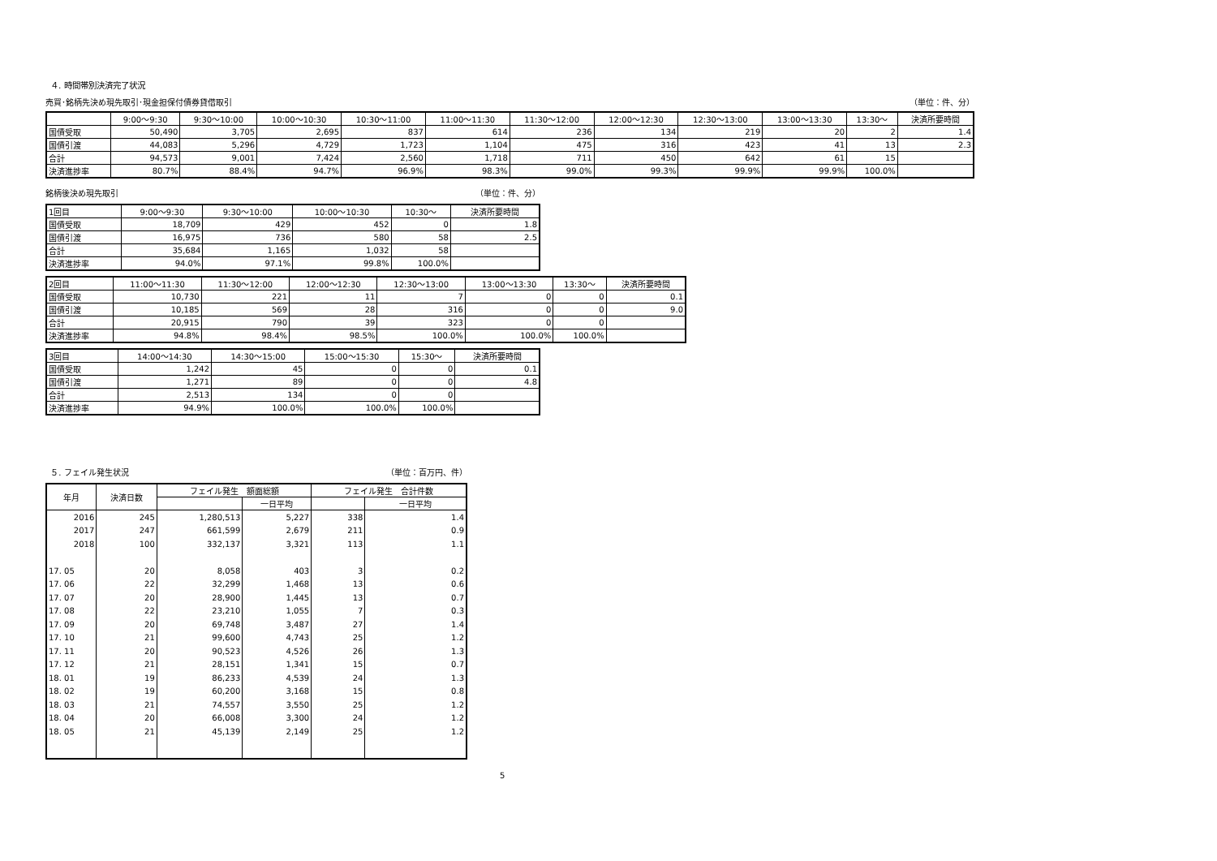４. 時間帯別決済完了状況
売買･銘柄先決め現先取引･現金担保付債券貸借取引
（単位：件、分）
| | 9:00～9:30 | 9:30～10:00 | 10:00～10:30 | 10:30～11:00 | 11:00～11:30 | 11:30～12:00 | 12:00～12:30 | 12:30～13:00 | 13:00～13:30 | 13:30～ | 決済所要時間 |
| --- | --- | --- | --- | --- | --- | --- | --- | --- | --- | --- | --- |
| 国債受取 | 50,490 | 3,705 | 2,695 | 837 | 614 | 236 | 134 | 219 | 20 | 2 | 1.4 |
| 国債引渡 | 44,083 | 5,296 | 4,729 | 1,723 | 1,104 | 475 | 316 | 423 | 41 | 13 | 2.3 |
| 合計 | 94,573 | 9,001 | 7,424 | 2,560 | 1,718 | 711 | 450 | 642 | 61 | 15 | |
| 決済進捗率 | 80.7% | 88.4% | 94.7% | 96.9% | 98.3% | 99.0% | 99.3% | 99.9% | 99.9% | 100.0% | |
銘柄後決め現先取引 （単位：件、分）
| 1回目 | 9:00～9:30 | 9:30～10:00 | 10:00～10:30 | 10:30～ | 決済所要時間 |
| --- | --- | --- | --- | --- | --- |
| 国債受取 | 18,709 | 429 | 452 | 0 | 1.8 |
| 国債引渡 | 16,975 | 736 | 580 | 58 | 2.5 |
| 合計 | 35,684 | 1,165 | 1,032 | 58 | |
| 決済進捗率 | 94.0% | 97.1% | 99.8% | 100.0% | |
| 2回目 | 11:00～11:30 | 11:30～12:00 | 12:00～12:30 | 12:30～13:00 | 13:00～13:30 | 13:30～ | 決済所要時間 |
| --- | --- | --- | --- | --- | --- | --- | --- |
| 国債受取 | 10,730 | 221 | 11 | 7 | 0 | 0 | 0.1 |
| 国債引渡 | 10,185 | 569 | 28 | 316 | 0 | 0 | 9.0 |
| 合計 | 20,915 | 790 | 39 | 323 | 0 | 0 | |
| 決済進捗率 | 94.8% | 98.4% | 98.5% | 100.0% | 100.0% | 100.0% | |
| 3回目 | 14:00～14:30 | 14:30～15:00 | 15:00～15:30 | 15:30～ | 決済所要時間 |
| --- | --- | --- | --- | --- | --- |
| 国債受取 | 1,242 | 45 | 0 | 0 | 0.1 |
| 国債引渡 | 1,271 | 89 | 0 | 0 | 4.8 |
| 合計 | 2,513 | 134 | 0 | 0 | |
| 決済進捗率 | 94.9% | 100.0% | 100.0% | 100.0% | |
５. フェイル発生状況 （単位：百万円、件）
| 年月 | 決済日数 | フェイル発生 額面総額 | | フェイル発生 合計件数 | |
| --- | --- | --- | --- | --- | --- |
| | | | 一日平均 | | 一日平均 |
| 2016 | 245 | 1,280,513 | 5,227 | 338 | 1.4 |
| 2017 | 247 | 661,599 | 2,679 | 211 | 0.9 |
| 2018 | 100 | 332,137 | 3,321 | 113 | 1.1 |
| 17. 05 | 20 | 8,058 | 403 | 3 | 0.2 |
| 17. 06 | 22 | 32,299 | 1,468 | 13 | 0.6 |
| 17. 07 | 20 | 28,900 | 1,445 | 13 | 0.7 |
| 17. 08 | 22 | 23,210 | 1,055 | 7 | 0.3 |
| 17. 09 | 20 | 69,748 | 3,487 | 27 | 1.4 |
| 17. 10 | 21 | 99,600 | 4,743 | 25 | 1.2 |
| 17. 11 | 20 | 90,523 | 4,526 | 26 | 1.3 |
| 17. 12 | 21 | 28,151 | 1,341 | 15 | 0.7 |
| 18. 01 | 19 | 86,233 | 4,539 | 24 | 1.3 |
| 18. 02 | 19 | 60,200 | 3,168 | 15 | 0.8 |
| 18. 03 | 21 | 74,557 | 3,550 | 25 | 1.2 |
| 18. 04 | 20 | 66,008 | 3,300 | 24 | 1.2 |
| 18. 05 | 21 | 45,139 | 2,149 | 25 | 1.2 |
5